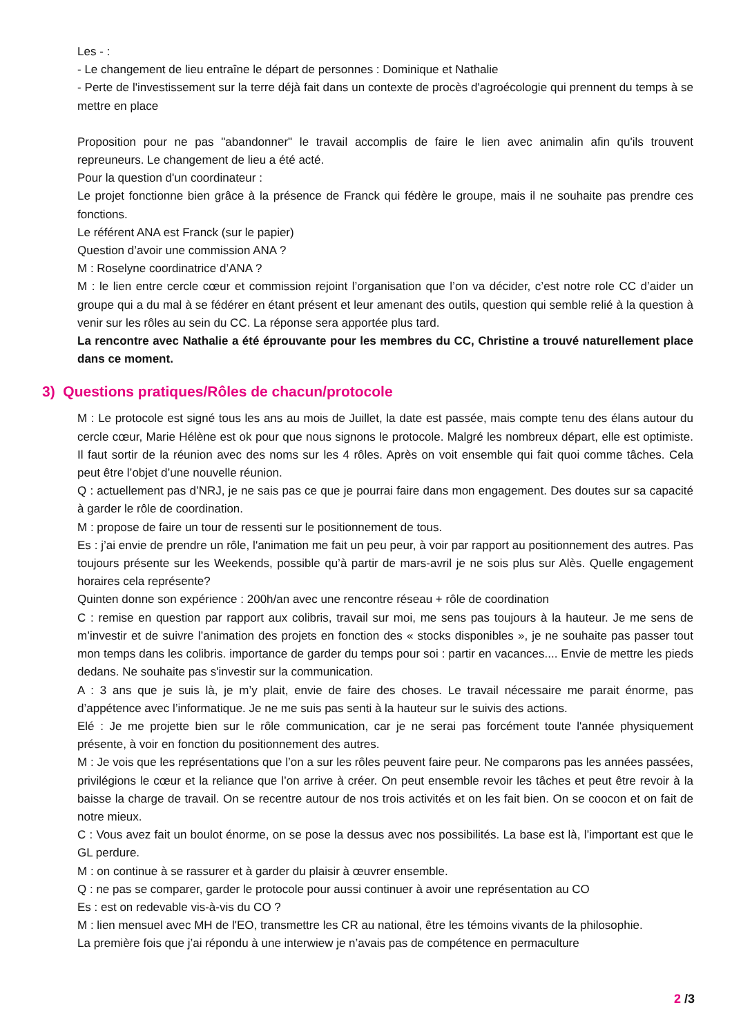Les - :
- Le changement de lieu entraîne le départ de personnes : Dominique et Nathalie
- Perte de l'investissement sur la terre déjà fait dans un contexte de procès d'agroécologie qui prennent du temps à se mettre en place
Proposition pour ne pas "abandonner" le travail accomplis de faire le lien avec animalin afin qu'ils trouvent repreuneurs. Le changement de lieu a été acté.
Pour la question d'un coordinateur :
Le projet fonctionne bien grâce à la présence de Franck qui fédère le groupe, mais il ne souhaite pas prendre ces fonctions.
Le référent ANA est Franck (sur le papier)
Question d’avoir une commission ANA ?
M : Roselyne coordinatrice d’ANA ?
M : le lien entre cercle cœur et commission rejoint l’organisation que l’on va décider, c’est notre role CC d’aider un groupe qui a du mal à se fédérer en étant présent et leur amenant des outils, question qui semble relié à la question à venir sur les rôles au sein du CC. La réponse sera apportée plus tard.
La rencontre avec Nathalie a été éprouvante pour les membres du CC, Christine a trouvé naturellement place dans ce moment.
3) Questions pratiques/Rôles de chacun/protocole
M : Le protocole est signé tous les ans au mois de Juillet, la date est passée, mais compte tenu des élans autour du cercle cœur, Marie Hélène est ok pour que nous signons le protocole. Malgré les nombreux départ, elle est optimiste. Il faut sortir de la réunion avec des noms sur les 4 rôles. Après on voit ensemble qui fait quoi comme tâches. Cela peut être l’objet d’une nouvelle réunion.
Q : actuellement pas d’NRJ, je ne sais pas ce que je pourrai faire dans mon engagement. Des doutes sur sa capacité à garder le rôle de coordination.
M : propose de faire un tour de ressenti sur le positionnement de tous.
Es : j’ai envie de prendre un rôle, l'animation me fait un peu peur, à voir par rapport au positionnement des autres. Pas toujours présente sur les Weekends, possible qu’à partir de mars-avril je ne sois plus sur Alès. Quelle engagement horaires cela représente?
Quinten donne son expérience : 200h/an avec une rencontre réseau + rôle de coordination
C : remise en question par rapport aux colibris, travail sur moi, me sens pas toujours à la hauteur. Je me sens de m’investir et de suivre l’animation des projets en fonction des « stocks disponibles », je ne souhaite pas passer tout mon temps dans les colibris. importance de garder du temps pour soi : partir en vacances.... Envie de mettre les pieds dedans. Ne souhaite pas s'investir sur la communication.
A : 3 ans que je suis là, je m’y plait, envie de faire des choses. Le travail nécessaire me parait énorme, pas d’appétence avec l’informatique. Je ne me suis pas senti à la hauteur sur le suivis des actions.
Elé : Je me projette bien sur le rôle communication, car je ne serai pas forcément toute l'année physiquement présente, à voir en fonction du positionnement des autres.
M : Je vois que les représentations que l’on a sur les rôles peuvent faire peur. Ne comparons pas les années passées, privilégions le cœur et la reliance que l’on arrive à créer. On peut ensemble revoir les tâches et peut être revoir à la baisse la charge de travail. On se recentre autour de nos trois activités et on les fait bien. On se coocon et on fait de notre mieux.
C : Vous avez fait un boulot énorme, on se pose la dessus avec nos possibilités. La base est là, l’important est que le GL perdure.
M : on continue à se rassurer et à garder du plaisir à œuvrer ensemble.
Q : ne pas se comparer, garder le protocole pour aussi continuer à avoir une représentation au CO
Es : est on redevable vis-à-vis du CO ?
M : lien mensuel avec MH de l'EO, transmettre les CR au national, être les témoins vivants de la philosophie.
La première fois que j’ai répondu à une interwiew je n’avais pas de compétence en permaculture
2 /3